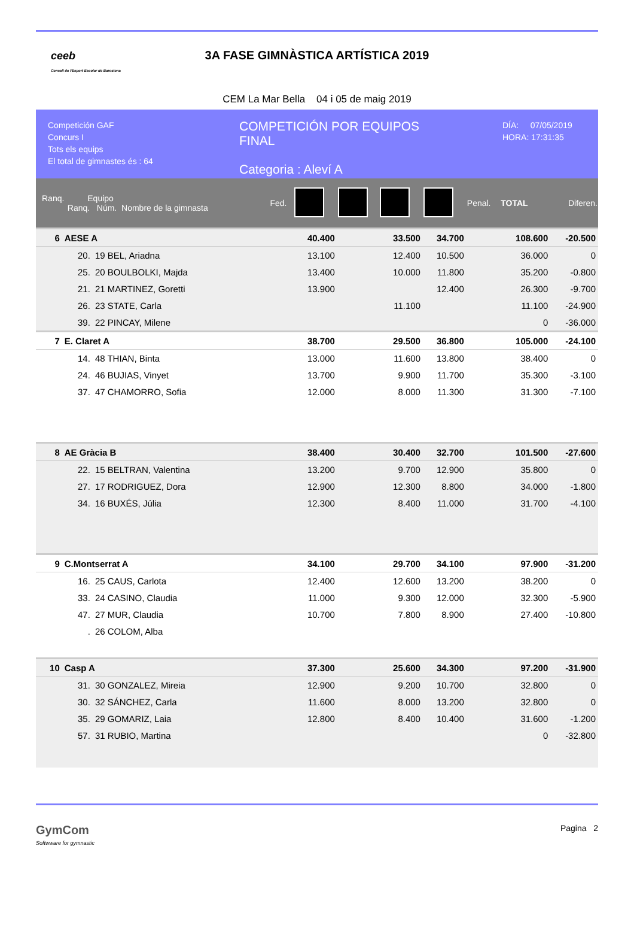ceeb
Consell de l'Esport Escolar de Barcelona
3A FASE GIMNÀSTICA ARTÍSTICA 2019
CEM La Mar Bella 04 i 05 de maig 2019
Competición GAF
Concurs I
Tots els equips
El total de gimnastes és : 64
COMPETICIÓN POR EQUIPOS
FINAL
Categoria : Aleví A
DÍA: 07/05/2019
HORA: 17:31:35
| Ranq. Equipo Ranq. Núm. Nombre de la gimnasta | | | Fed. | | | | | Penal. | TOTAL | Diferen. |
| --- | --- | --- | --- | --- | --- | --- | --- | --- | --- | --- |
| 6 | AESE A | | | 40.400 | | 33.500 | 34.700 | | 108.600 | -20.500 |
| | 20. | 19 BEL, Ariadna | | 13.100 | | 12.400 | 10.500 | | 36.000 | 0 |
| | 25. | 20 BOULBOLKI, Majda | | 13.400 | | 10.000 | 11.800 | | 35.200 | -0.800 |
| | 21. | 21 MARTINEZ, Goretti | | 13.900 | | | 12.400 | | 26.300 | -9.700 |
| | 26. | 23 STATE, Carla | | | | 11.100 | | | 11.100 | -24.900 |
| | 39. | 22 PINCAY, Milene | | | | | | | 0 | -36.000 |
| 7 | E. Claret A | | | 38.700 | | 29.500 | 36.800 | | 105.000 | -24.100 |
| | 14. | 48 THIAN, Binta | | 13.000 | | 11.600 | 13.800 | | 38.400 | 0 |
| | 24. | 46 BUJIAS, Vinyet | | 13.700 | | 9.900 | 11.700 | | 35.300 | -3.100 |
| | 37. | 47 CHAMORRO, Sofia | | 12.000 | | 8.000 | 11.300 | | 31.300 | -7.100 |
| 8 | AE Gràcia B | | | 38.400 | | 30.400 | 32.700 | | 101.500 | -27.600 |
| | 22. | 15 BELTRAN, Valentina | | 13.200 | | 9.700 | 12.900 | | 35.800 | 0 |
| | 27. | 17 RODRIGUEZ, Dora | | 12.900 | | 12.300 | 8.800 | | 34.000 | -1.800 |
| | 34. | 16 BUXÉS, Júlia | | 12.300 | | 8.400 | 11.000 | | 31.700 | -4.100 |
| 9 | C.Montserrat A | | | 34.100 | | 29.700 | 34.100 | | 97.900 | -31.200 |
| | 16. | 25 CAUS, Carlota | | 12.400 | | 12.600 | 13.200 | | 38.200 | 0 |
| | 33. | 24 CASINO, Claudia | | 11.000 | | 9.300 | 12.000 | | 32.300 | -5.900 |
| | 47. | 27 MUR, Claudia | | 10.700 | | 7.800 | 8.900 | | 27.400 | -10.800 |
| | . | 26 COLOM, Alba | | | | | | | | |
| 10 | Casp A | | | 37.300 | | 25.600 | 34.300 | | 97.200 | -31.900 |
| | 31. | 30 GONZALEZ, Mireia | | 12.900 | | 9.200 | 10.700 | | 32.800 | 0 |
| | 30. | 32 SÁNCHEZ, Carla | | 11.600 | | 8.000 | 13.200 | | 32.800 | 0 |
| | 35. | 29 GOMARIZ, Laia | | 12.800 | | 8.400 | 10.400 | | 31.600 | -1.200 |
| | 57. | 31 RUBIO, Martina | | | | | | | 0 | -32.800 |
GymCom
Softwware for gymnastic
Pagina 2